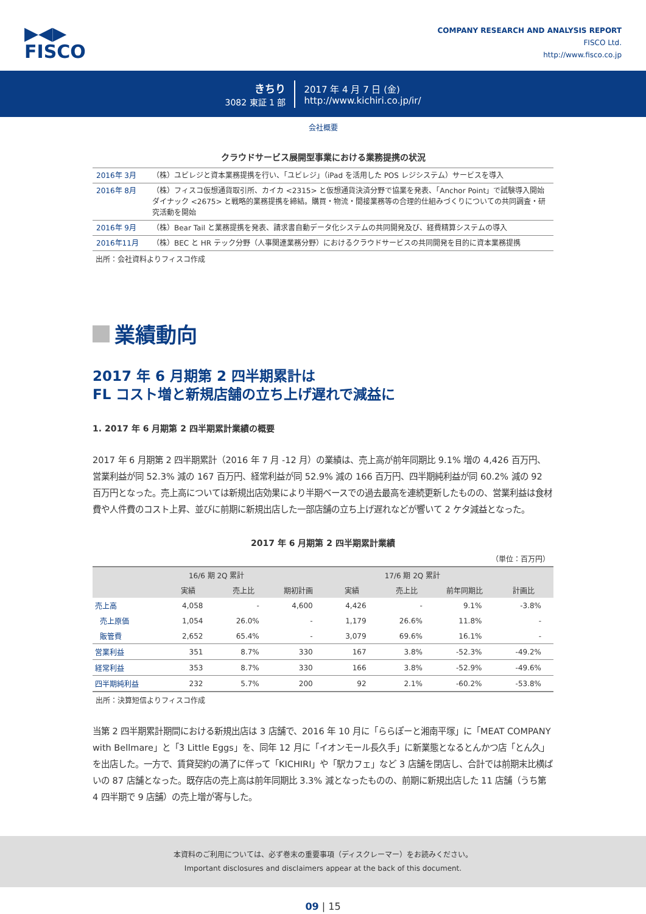▶◀▶
FISCO
COMPANY RESEARCH AND ANALYSIS REPORT
FISCO Ltd.
http://www.fisco.co.jp
きちり
3082 東証 1 部
2017 年 4 月 7 日 (金)
http://www.kichiri.co.jp/ir/
会社概要
クラウドサービス展開型事業における業務提携の状況
| 2016年 3月 | （株）ユビレジと資本業務提携を行い、「ユビレジ」（iPad を活用した POS レジシステム）サービスを導入 |
| 2016年 8月 | （株）フィスコ仮想通貨取引所、カイカ <2315> と仮想通貨決済分野で協業を発表、「Anchor Point」で試験導入開始 ダイナック <2675> と戦略的業務提携を締結。購買・物流・間接業務等の合理的仕組みづくりについての共同調査・研究活動を開始 |
| 2016年 9月 | （株）Bear Tail と業務提携を発表、請求書自動データ化システムの共同開発及び、経費精算システムの導入 |
| 2016年11月 | （株）BEC と HR テック分野（人事関連業務分野）におけるクラウドサービスの共同開発を目的に資本業務提携 |
出所：会社資料よりフィスコ作成
業績動向
2017 年 6 月期第 2 四半期累計は
FL コスト増と新規店舗の立ち上げ遅れで減益に
1. 2017 年 6 月期第 2 四半期累計業績の概要
2017 年 6 月期第 2 四半期累計（2016 年 7 月 -12 月）の業績は、売上高が前年同期比 9.1% 増の 4,426 百万円、営業利益が同 52.3% 減の 167 百万円、経常利益が同 52.9% 減の 166 百万円、四半期純利益が同 60.2% 減の 92 百万円となった。売上高については新規出店効果により半期ベースでの過去最高を連続更新したものの、営業利益は食材費や人件費のコスト上昇、並びに前期に新規出店した一部店舗の立ち上げ遅れなどが響いて 2 ケタ減益となった。
2017 年 6 月期第 2 四半期累計業績
（単位：百万円）
| | 16/6 期 2Q 累計 | | 17/6 期 2Q 累計 | | | | |
| --- | --- | --- | --- | --- | --- | --- | --- |
| | 実績 | 売上比 | 期初計画 | 実績 | 売上比 | 前年同期比 | 計画比 |
| 売上高 | 4,058 | - | 4,600 | 4,426 | - | 9.1% | -3.8% |
| 売上原価 | 1,054 | 26.0% | - | 1,179 | 26.6% | 11.8% | - |
| 販管費 | 2,652 | 65.4% | - | 3,079 | 69.6% | 16.1% | - |
| 営業利益 | 351 | 8.7% | 330 | 167 | 3.8% | -52.3% | -49.2% |
| 経常利益 | 353 | 8.7% | 330 | 166 | 3.8% | -52.9% | -49.6% |
| 四半期純利益 | 232 | 5.7% | 200 | 92 | 2.1% | -60.2% | -53.8% |
出所：決算短信よりフィスコ作成
当第 2 四半期累計期間における新規出店は 3 店舗で、2016 年 10 月に「ららぽーと湘南平塚」に「MEAT COMPANY with Bellmare」と「3 Little Eggs」を、同年 12 月に「イオンモール長久手」に新業態となるとんかつ店「とん久」を出店した。一方で、賃貸契約の満了に伴って「KICHIRI」や「駅カフェ」など 3 店舗を閉店し、合計では前期末比横ばいの 87 店舗となった。既存店の売上高は前年同期比 3.3% 減となったものの、前期に新規出店した 11 店舗（うち第 4 四半期で 9 店舗）の売上増が寄与した。
本資料のご利用については、必ず巻末の重要事項（ディスクレーマー）をお読みください。
Important disclosures and disclaimers appear at the back of this document.
09 | 15